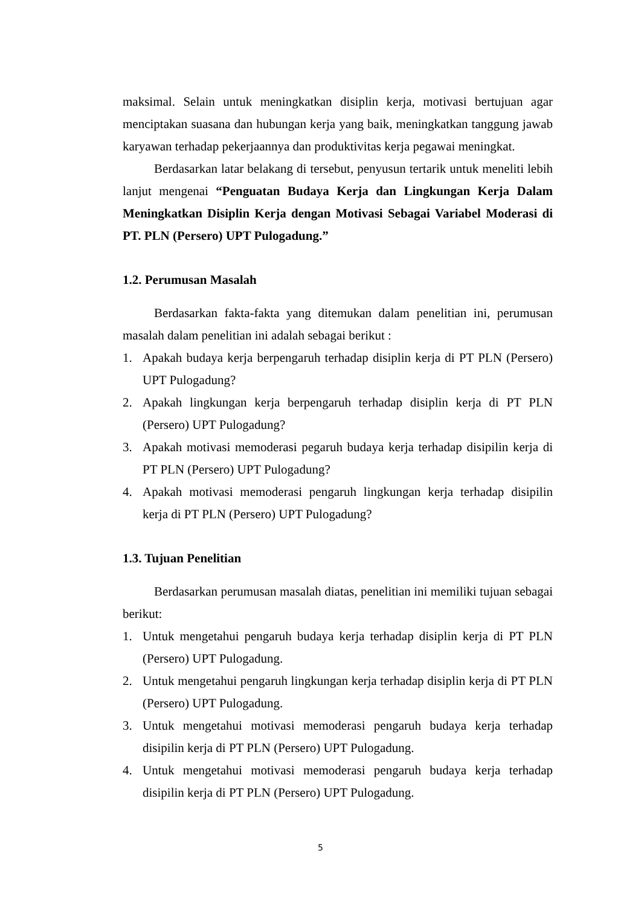maksimal. Selain untuk meningkatkan disiplin kerja, motivasi bertujuan agar menciptakan suasana dan hubungan kerja yang baik, meningkatkan tanggung jawab karyawan terhadap pekerjaannya dan produktivitas kerja pegawai meningkat.
Berdasarkan latar belakang di tersebut, penyusun tertarik untuk meneliti lebih lanjut mengenai “Penguatan Budaya Kerja dan Lingkungan Kerja Dalam Meningkatkan Disiplin Kerja dengan Motivasi Sebagai Variabel Moderasi di PT. PLN (Persero) UPT Pulogadung.”
1.2. Perumusan Masalah
Berdasarkan fakta-fakta yang ditemukan dalam penelitian ini, perumusan masalah dalam penelitian ini adalah sebagai berikut :
1. Apakah budaya kerja berpengaruh terhadap disiplin kerja di PT PLN (Persero) UPT Pulogadung?
2. Apakah lingkungan kerja berpengaruh terhadap disiplin kerja di PT PLN (Persero) UPT Pulogadung?
3. Apakah motivasi memoderasi pegaruh budaya kerja terhadap disipilin kerja di PT PLN (Persero) UPT Pulogadung?
4. Apakah motivasi memoderasi pengaruh lingkungan kerja terhadap disipilin kerja di PT PLN (Persero) UPT Pulogadung?
1.3. Tujuan Penelitian
Berdasarkan perumusan masalah diatas, penelitian ini memiliki tujuan sebagai berikut:
1. Untuk mengetahui pengaruh budaya kerja terhadap disiplin kerja di PT PLN (Persero) UPT Pulogadung.
2. Untuk mengetahui pengaruh lingkungan kerja terhadap disiplin kerja di PT PLN (Persero) UPT Pulogadung.
3. Untuk mengetahui motivasi memoderasi pengaruh budaya kerja terhadap disipilin kerja di PT PLN (Persero) UPT Pulogadung.
4. Untuk mengetahui motivasi memoderasi pengaruh budaya kerja terhadap disipilin kerja di PT PLN (Persero) UPT Pulogadung.
5